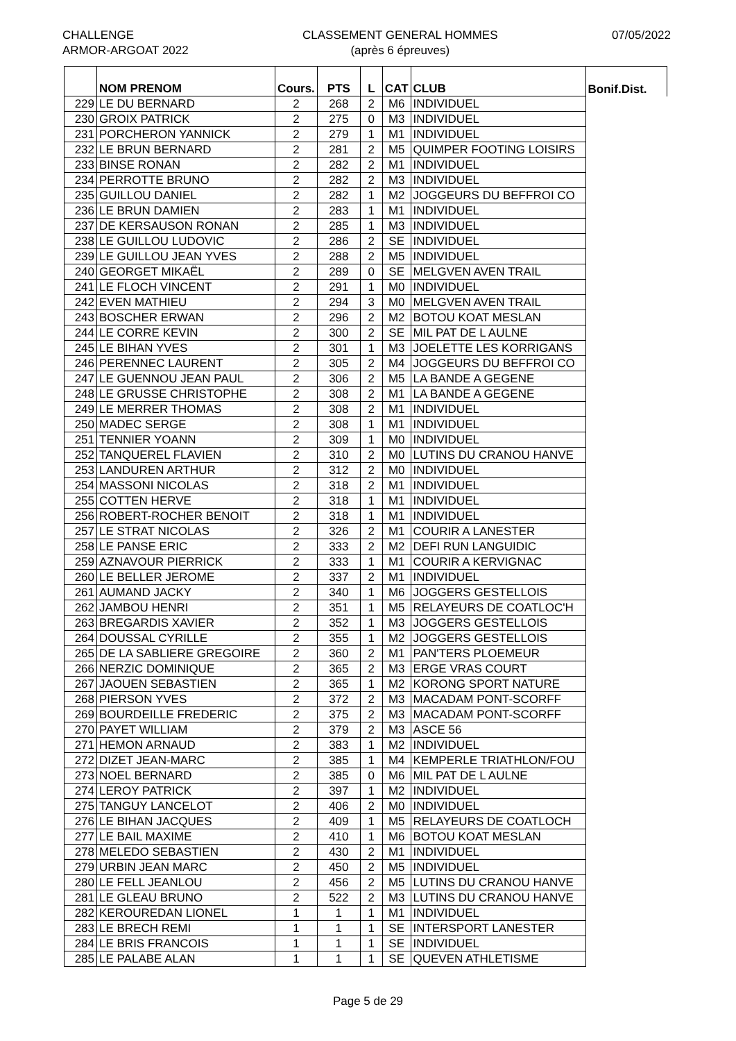CHALLENGE
ARMOR-ARGOAT 2022
CLASSEMENT GENERAL HOMMES
(après 6 épreuves)
07/05/2022
| | NOM PRENOM | Cours. | PTS | L | CAT | CLUB | Bonif.Dist. |
| --- | --- | --- | --- | --- | --- | --- | --- |
| 229 | LE DU BERNARD | 2 | 268 | 2 | M6 | INDIVIDUEL | |
| 230 | GROIX PATRICK | 2 | 275 | 0 | M3 | INDIVIDUEL | |
| 231 | PORCHERON YANNICK | 2 | 279 | 1 | M1 | INDIVIDUEL | |
| 232 | LE BRUN BERNARD | 2 | 281 | 2 | M5 | QUIMPER FOOTING LOISIRS | |
| 233 | BINSE RONAN | 2 | 282 | 2 | M1 | INDIVIDUEL | |
| 234 | PERROTTE BRUNO | 2 | 282 | 2 | M3 | INDIVIDUEL | |
| 235 | GUILLOU DANIEL | 2 | 282 | 1 | M2 | JOGGEURS DU BEFFROI CO | |
| 236 | LE BRUN DAMIEN | 2 | 283 | 1 | M1 | INDIVIDUEL | |
| 237 | DE KERSAUSON RONAN | 2 | 285 | 1 | M3 | INDIVIDUEL | |
| 238 | LE GUILLOU LUDOVIC | 2 | 286 | 2 | SE | INDIVIDUEL | |
| 239 | LE GUILLOU JEAN YVES | 2 | 288 | 2 | M5 | INDIVIDUEL | |
| 240 | GEORGET MIKAËL | 2 | 289 | 0 | SE | MELGVEN AVEN TRAIL | |
| 241 | LE FLOCH VINCENT | 2 | 291 | 1 | M0 | INDIVIDUEL | |
| 242 | EVEN MATHIEU | 2 | 294 | 3 | M0 | MELGVEN AVEN TRAIL | |
| 243 | BOSCHER ERWAN | 2 | 296 | 2 | M2 | BOTOU KOAT MESLAN | |
| 244 | LE CORRE KEVIN | 2 | 300 | 2 | SE | MIL PAT DE L AULNE | |
| 245 | LE BIHAN YVES | 2 | 301 | 1 | M3 | JOELETTE LES KORRIGANS | |
| 246 | PERENNEC LAURENT | 2 | 305 | 2 | M4 | JOGGEURS DU BEFFROI CO | |
| 247 | LE GUENNOU JEAN PAUL | 2 | 306 | 2 | M5 | LA BANDE A GEGENE | |
| 248 | LE GRUSSE CHRISTOPHE | 2 | 308 | 2 | M1 | LA BANDE A GEGENE | |
| 249 | LE MERRER THOMAS | 2 | 308 | 2 | M1 | INDIVIDUEL | |
| 250 | MADEC SERGE | 2 | 308 | 1 | M1 | INDIVIDUEL | |
| 251 | TENNIER YOANN | 2 | 309 | 1 | M0 | INDIVIDUEL | |
| 252 | TANQUEREL FLAVIEN | 2 | 310 | 2 | M0 | LUTINS DU CRANOU HANVE | |
| 253 | LANDUREN ARTHUR | 2 | 312 | 2 | M0 | INDIVIDUEL | |
| 254 | MASSONI NICOLAS | 2 | 318 | 2 | M1 | INDIVIDUEL | |
| 255 | COTTEN HERVE | 2 | 318 | 1 | M1 | INDIVIDUEL | |
| 256 | ROBERT-ROCHER BENOIT | 2 | 318 | 1 | M1 | INDIVIDUEL | |
| 257 | LE STRAT NICOLAS | 2 | 326 | 2 | M1 | COURIR A LANESTER | |
| 258 | LE PANSE ERIC | 2 | 333 | 2 | M2 | DEFI RUN LANGUIDIC | |
| 259 | AZNAVOUR PIERRICK | 2 | 333 | 1 | M1 | COURIR A KERVIGNAC | |
| 260 | LE BELLER JEROME | 2 | 337 | 2 | M1 | INDIVIDUEL | |
| 261 | AUMAND JACKY | 2 | 340 | 1 | M6 | JOGGERS GESTELLOIS | |
| 262 | JAMBOU HENRI | 2 | 351 | 1 | M5 | RELAYEURS DE COATLOC'H | |
| 263 | BREGARDIS XAVIER | 2 | 352 | 1 | M3 | JOGGERS GESTELLOIS | |
| 264 | DOUSSAL CYRILLE | 2 | 355 | 1 | M2 | JOGGERS GESTELLOIS | |
| 265 | DE LA SABLIERE GREGOIRE | 2 | 360 | 2 | M1 | PAN'TERS PLOEMEUR | |
| 266 | NERZIC DOMINIQUE | 2 | 365 | 2 | M3 | ERGE VRAS COURT | |
| 267 | JAOUEN SEBASTIEN | 2 | 365 | 1 | M2 | KORONG SPORT NATURE | |
| 268 | PIERSON YVES | 2 | 372 | 2 | M3 | MACADAM PONT-SCORFF | |
| 269 | BOURDEILLE FREDERIC | 2 | 375 | 2 | M3 | MACADAM PONT-SCORFF | |
| 270 | PAYET WILLIAM | 2 | 379 | 2 | M3 | ASCE 56 | |
| 271 | HEMON ARNAUD | 2 | 383 | 1 | M2 | INDIVIDUEL | |
| 272 | DIZET JEAN-MARC | 2 | 385 | 1 | M4 | KEMPERLE TRIATHLON/FOU | |
| 273 | NOEL BERNARD | 2 | 385 | 0 | M6 | MIL PAT DE L AULNE | |
| 274 | LEROY PATRICK | 2 | 397 | 1 | M2 | INDIVIDUEL | |
| 275 | TANGUY LANCELOT | 2 | 406 | 2 | M0 | INDIVIDUEL | |
| 276 | LE BIHAN JACQUES | 2 | 409 | 1 | M5 | RELAYEURS DE COATLOCH | |
| 277 | LE BAIL MAXIME | 2 | 410 | 1 | M6 | BOTOU KOAT MESLAN | |
| 278 | MELEDO SEBASTIEN | 2 | 430 | 2 | M1 | INDIVIDUEL | |
| 279 | URBIN JEAN MARC | 2 | 450 | 2 | M5 | INDIVIDUEL | |
| 280 | LE FELL JEANLOU | 2 | 456 | 2 | M5 | LUTINS DU CRANOU HANVE | |
| 281 | LE GLEAU BRUNO | 2 | 522 | 2 | M3 | LUTINS DU CRANOU HANVE | |
| 282 | KEROUREDAN LIONEL | 1 | 1 | 1 | M1 | INDIVIDUEL | |
| 283 | LE BRECH REMI | 1 | 1 | 1 | SE | INTERSPORT LANESTER | |
| 284 | LE BRIS FRANCOIS | 1 | 1 | 1 | SE | INDIVIDUEL | |
| 285 | LE PALABE ALAN | 1 | 1 | 1 | SE | QUEVEN ATHLETISME | |
Page 5 de 29